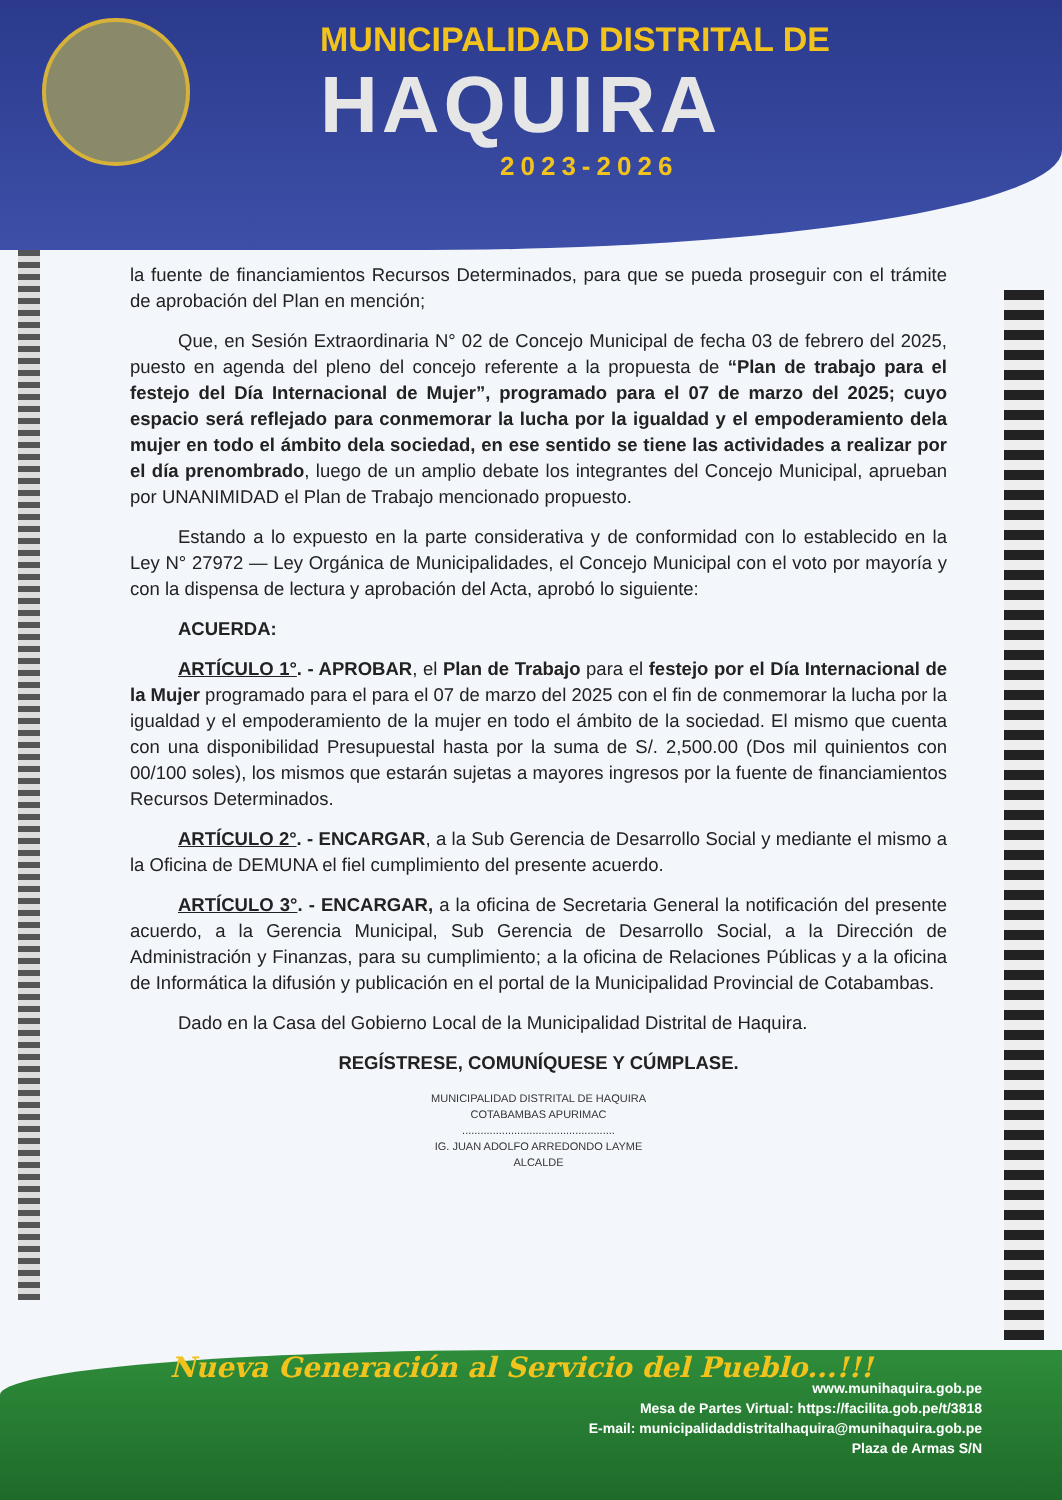MUNICIPALIDAD DISTRITAL DE
HAQUIRA
2023-2026
la fuente de financiamientos Recursos Determinados, para que se pueda proseguir con el trámite de aprobación del Plan en mención;
Que, en Sesión Extraordinaria N° 02 de Concejo Municipal de fecha 03 de febrero del 2025, puesto en agenda del pleno del concejo referente a la propuesta de “Plan de trabajo para el festejo del Día Internacional de Mujer”, programado para el 07 de marzo del 2025; cuyo espacio será reflejado para conmemorar la lucha por la igualdad y el empoderamiento dela mujer en todo el ámbito dela sociedad, en ese sentido se tiene las actividades a realizar por el día prenombrado, luego de un amplio debate los integrantes del Concejo Municipal, aprueban por UNANIMIDAD el Plan de Trabajo mencionado propuesto.
Estando a lo expuesto en la parte considerativa y de conformidad con lo establecido en la Ley N° 27972 — Ley Orgánica de Municipalidades, el Concejo Municipal con el voto por mayoría y con la dispensa de lectura y aprobación del Acta, aprobó lo siguiente:
ACUERDA:
ARTÍCULO 1°. - APROBAR, el Plan de Trabajo para el festejo por el Día Internacional de la Mujer programado para el para el 07 de marzo del 2025 con el fin de conmemorar la lucha por la igualdad y el empoderamiento de la mujer en todo el ámbito de la sociedad. El mismo que cuenta con una disponibilidad Presupuestal hasta por la suma de S/. 2,500.00 (Dos mil quinientos con 00/100 soles), los mismos que estarán sujetas a mayores ingresos por la fuente de financiamientos Recursos Determinados.
ARTÍCULO 2°. - ENCARGAR, a la Sub Gerencia de Desarrollo Social y mediante el mismo a la Oficina de DEMUNA el fiel cumplimiento del presente acuerdo.
ARTÍCULO 3°. - ENCARGAR, a la oficina de Secretaria General la notificación del presente acuerdo, a la Gerencia Municipal, Sub Gerencia de Desarrollo Social, a la Dirección de Administración y Finanzas, para su cumplimiento; a la oficina de Relaciones Públicas y a la oficina de Informática la difusión y publicación en el portal de la Municipalidad Provincial de Cotabambas.
Dado en la Casa del Gobierno Local de la Municipalidad Distrital de Haquira.
REGÍSTRESE, COMUNÍQUESE Y CÚMPLASE.
MUNICIPALIDAD DISTRITAL DE HAQUIRA
COTABAMBAS APURIMAC
..................................................
IG. JUAN ADOLFO ARREDONDO LAYME
ALCALDE
Nueva Generación al Servicio del Pueblo...!!!
www.munihaquira.gob.pe
Mesa de Partes Virtual: https://facilita.gob.pe/t/3818
E-mail: municipalidaddistritalhaquira@munihaquira.gob.pe
Plaza de Armas S/N